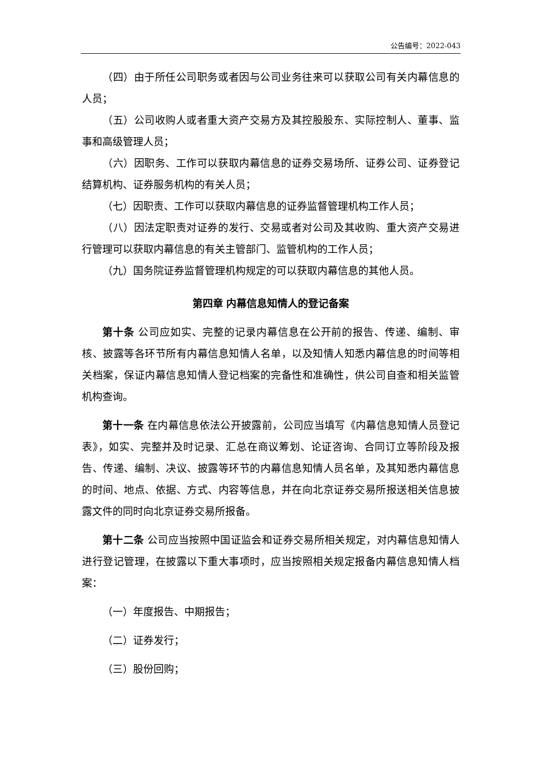公告编号：2022-043
（四）由于所任公司职务或者因与公司业务往来可以获取公司有关内幕信息的人员；
（五）公司收购人或者重大资产交易方及其控股股东、实际控制人、董事、监事和高级管理人员；
（六）因职务、工作可以获取内幕信息的证券交易场所、证券公司、证券登记结算机构、证券服务机构的有关人员；
（七）因职责、工作可以获取内幕信息的证券监督管理机构工作人员；
（八）因法定职责对证券的发行、交易或者对公司及其收购、重大资产交易进行管理可以获取内幕信息的有关主管部门、监管机构的工作人员；
（九）国务院证券监督管理机构规定的可以获取内幕信息的其他人员。
第四章 内幕信息知情人的登记备案
第十条 公司应如实、完整的记录内幕信息在公开前的报告、传递、编制、审核、披露等各环节所有内幕信息知情人名单，以及知情人知悉内幕信息的时间等相关档案，保证内幕信息知情人登记档案的完备性和准确性，供公司自查和相关监管机构查询。
第十一条 在内幕信息依法公开披露前，公司应当填写《内幕信息知情人员登记表》，如实、完整并及时记录、汇总在商议筹划、论证咨询、合同订立等阶段及报告、传递、编制、决议、披露等环节的内幕信息知情人员名单，及其知悉内幕信息的时间、地点、依据、方式、内容等信息，并在向北京证券交易所报送相关信息披露文件的同时向北京证券交易所报备。
第十二条 公司应当按照中国证监会和证券交易所相关规定，对内幕信息知情人进行登记管理，在披露以下重大事项时，应当按照相关规定报备内幕信息知情人档案：
（一）年度报告、中期报告；
（二）证券发行；
（三）股份回购；